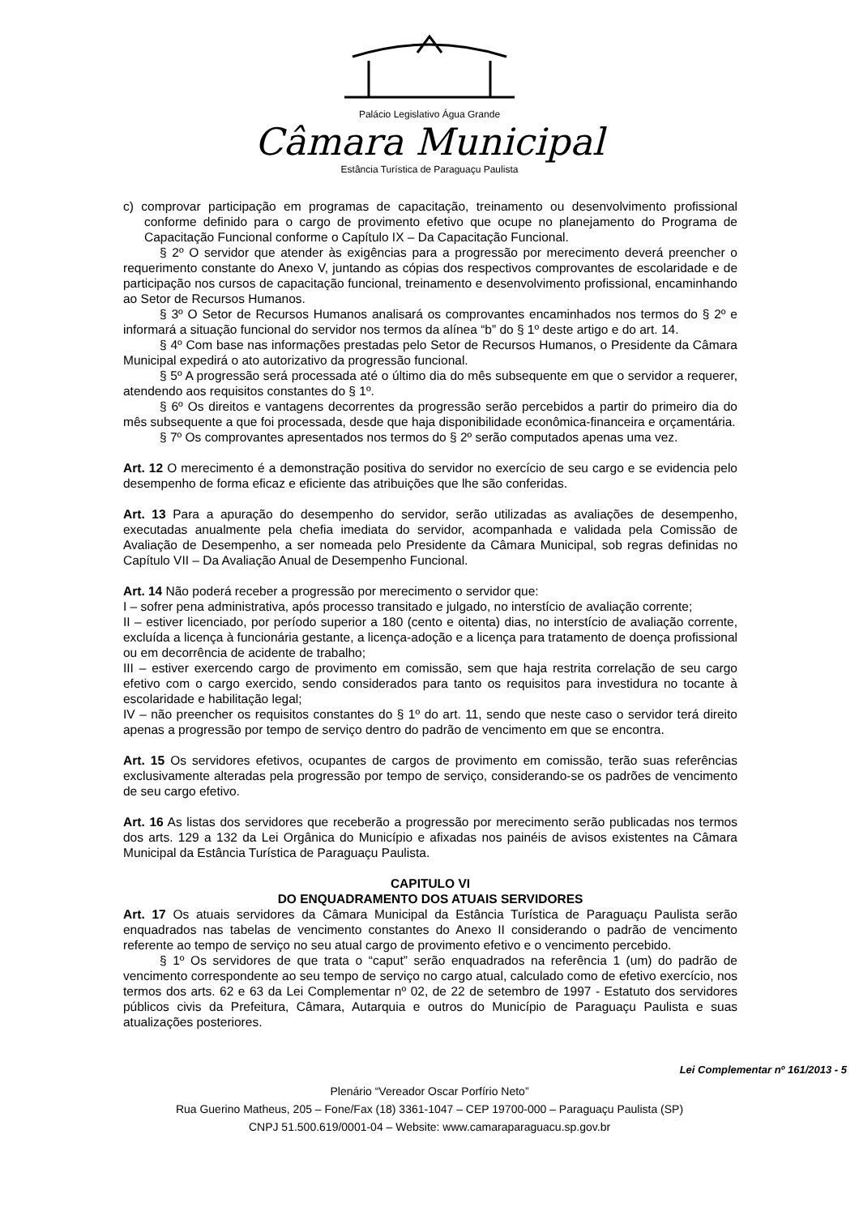Palácio Legislativo Água Grande
Câmara Municipal
Estância Turística de Paraguaçu Paulista
c) comprovar participação em programas de capacitação, treinamento ou desenvolvimento profissional conforme definido para o cargo de provimento efetivo que ocupe no planejamento do Programa de Capacitação Funcional conforme o Capítulo IX – Da Capacitação Funcional.
§ 2º O servidor que atender às exigências para a progressão por merecimento deverá preencher o requerimento constante do Anexo V, juntando as cópias dos respectivos comprovantes de escolaridade e de participação nos cursos de capacitação funcional, treinamento e desenvolvimento profissional, encaminhando ao Setor de Recursos Humanos.
§ 3º O Setor de Recursos Humanos analisará os comprovantes encaminhados nos termos do § 2º e informará a situação funcional do servidor nos termos da alínea “b” do § 1º deste artigo e do art. 14.
§ 4º Com base nas informações prestadas pelo Setor de Recursos Humanos, o Presidente da Câmara Municipal expedirá o ato autorizativo da progressão funcional.
§ 5º A progressão será processada até o último dia do mês subsequente em que o servidor a requerer, atendendo aos requisitos constantes do § 1º.
§ 6º Os direitos e vantagens decorrentes da progressão serão percebidos a partir do primeiro dia do mês subsequente a que foi processada, desde que haja disponibilidade econômica-financeira e orçamentária.
§ 7º Os comprovantes apresentados nos termos do § 2º serão computados apenas uma vez.
Art. 12 O merecimento é a demonstração positiva do servidor no exercício de seu cargo e se evidencia pelo desempenho de forma eficaz e eficiente das atribuições que lhe são conferidas.
Art. 13 Para a apuração do desempenho do servidor, serão utilizadas as avaliações de desempenho, executadas anualmente pela chefia imediata do servidor, acompanhada e validada pela Comissão de Avaliação de Desempenho, a ser nomeada pelo Presidente da Câmara Municipal, sob regras definidas no Capítulo VII – Da Avaliação Anual de Desempenho Funcional.
Art. 14 Não poderá receber a progressão por merecimento o servidor que:
I – sofrer pena administrativa, após processo transitado e julgado, no interstício de avaliação corrente;
II – estiver licenciado, por período superior a 180 (cento e oitenta) dias, no interstício de avaliação corrente, excluída a licença à funcionária gestante, a licença-adoção e a licença para tratamento de doença profissional ou em decorrência de acidente de trabalho;
III – estiver exercendo cargo de provimento em comissão, sem que haja restrita correlação de seu cargo efetivo com o cargo exercido, sendo considerados para tanto os requisitos para investidura no tocante à escolaridade e habilitação legal;
IV – não preencher os requisitos constantes do § 1º do art. 11, sendo que neste caso o servidor terá direito apenas a progressão por tempo de serviço dentro do padrão de vencimento em que se encontra.
Art. 15 Os servidores efetivos, ocupantes de cargos de provimento em comissão, terão suas referências exclusivamente alteradas pela progressão por tempo de serviço, considerando-se os padrões de vencimento de seu cargo efetivo.
Art. 16 As listas dos servidores que receberão a progressão por merecimento serão publicadas nos termos dos arts. 129 a 132 da Lei Orgânica do Município e afixadas nos painéis de avisos existentes na Câmara Municipal da Estância Turística de Paraguaçu Paulista.
CAPITULO VI
DO ENQUADRAMENTO DOS ATUAIS SERVIDORES
Art. 17 Os atuais servidores da Câmara Municipal da Estância Turística de Paraguaçu Paulista serão enquadrados nas tabelas de vencimento constantes do Anexo II considerando o padrão de vencimento referente ao tempo de serviço no seu atual cargo de provimento efetivo e o vencimento percebido.
§ 1º Os servidores de que trata o “caput” serão enquadrados na referência 1 (um) do padrão de vencimento correspondente ao seu tempo de serviço no cargo atual, calculado como de efetivo exercício, nos termos dos arts. 62 e 63 da Lei Complementar nº 02, de 22 de setembro de 1997 - Estatuto dos servidores públicos civis da Prefeitura, Câmara, Autarquia e outros do Município de Paraguaçu Paulista e suas atualizações posteriores.
Lei Complementar nº 161/2013 - 5
Plenário “Vereador Oscar Porfírio Neto”
Rua Guerino Matheus, 205 – Fone/Fax (18) 3361-1047 – CEP 19700-000 – Paraguaçu Paulista (SP)
CNPJ 51.500.619/0001-04 – Website: www.camaraparaguacu.sp.gov.br